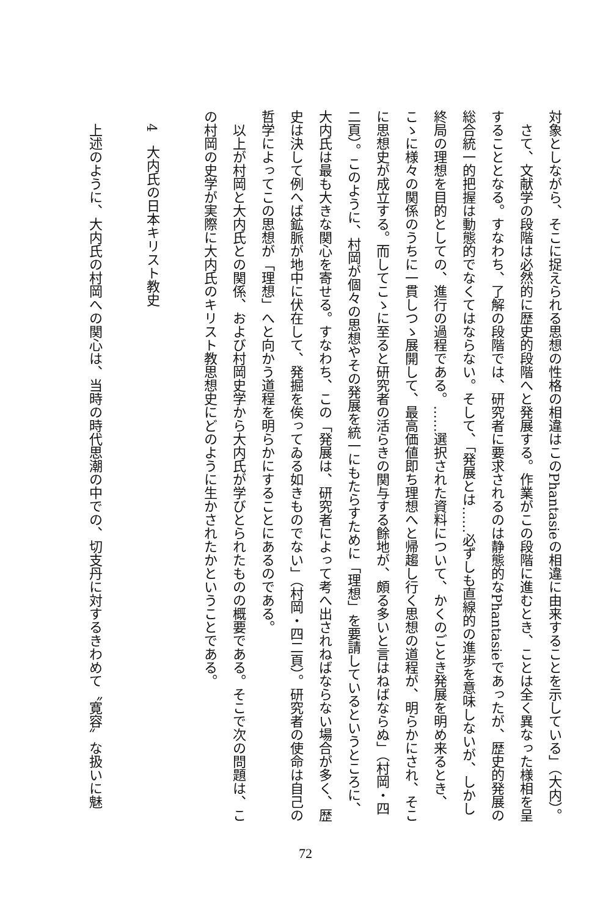対象としながら、そこに捉えられる思想の性格の相違はこのPhantasieの相違に由来することを示している」（大内）。
さて、文献学の段階は必然的に歴史的段階へと発展する。作業がこの段階に進むとき、ことは全く異なった様相を呈することとなる。すなわち、了解の段階では、研究者に要求されるのは静態的なPhantasieであったが、歴史的発展の総合統一的把握は動態的でなくてはならない。そして、「発展とは……必ずしも直線的の進歩を意味しないが、しかし終局の理想を目的としての、進行の過程である。……選択された資料について、かくのごとき発展を明め来るとき、こゝに様々の関係のうちに一貫しつゝ展開して、最高価値即ち理想へと帰趨し行く思想の道程が、明らかにされ、そこに思想史が成立する。而してこゝに至ると研究者の活らきの関与する餘地が、頗る多いと言はねばならぬ」（村岡・四二頁）。このように、村岡が個々の思想やその発展を統一にもたらすために「理想」を要請しているというところに、大内氏は最も大きな関心を寄せる。すなわち、この「発展は、研究者によって考へ出されねばならない場合が多く、歴史は決して例へば鉱脈が地中に伏在して、発掘を俟ってゐる如きものでない」（村岡・四二頁）。研究者の使命は自己の哲学によってこの思想が「理想」へと向かう道程を明らかにすることにあるのである。
以上が村岡と大内氏との関係、および村岡史学から大内氏が学びとられたものの概要である。そこで次の問題は、この村岡の史学が実際に大内氏のキリスト教思想史にどのように生かされたかということである。
　4　大内氏の日本キリスト教史
上述のように、大内氏の村岡への関心は、当時の時代思潮の中での、切支丹に対するきわめて〝寛容〟な扱いに魅
72